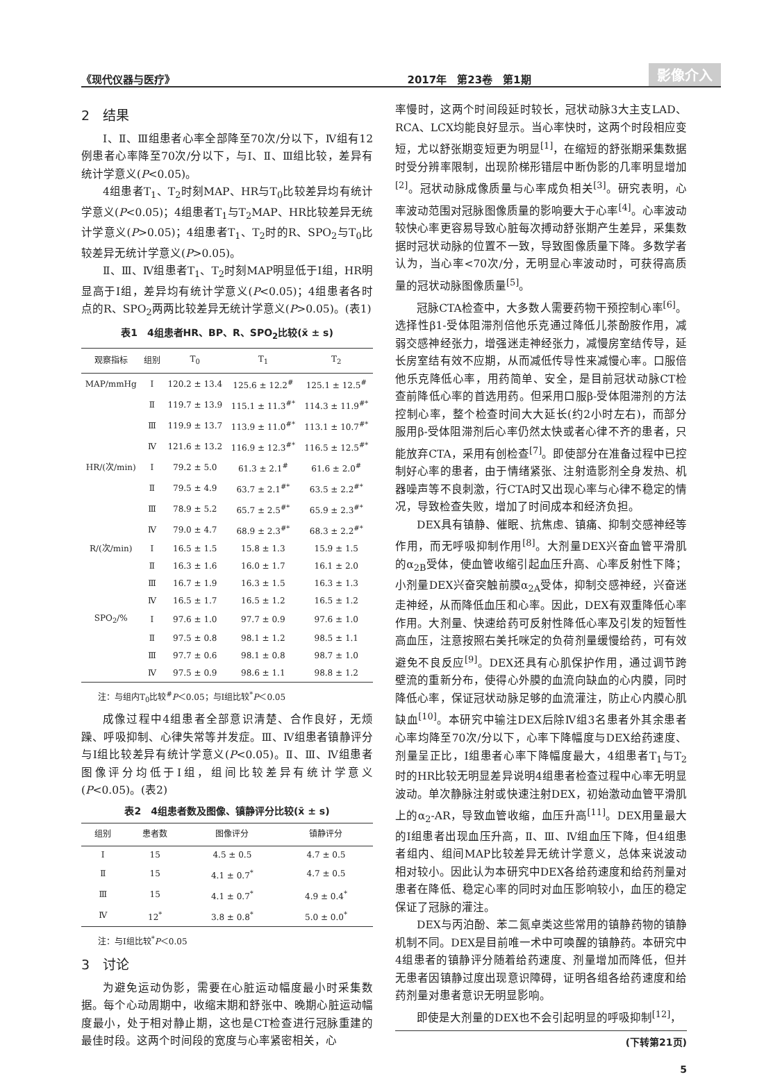《现代仪器与医疗》 2017年　第23卷　第1期 影像介入
2　结果
Ⅰ、Ⅱ、Ⅲ组患者心率全部降至70次/分以下，Ⅳ组有12例患者心率降至70次/分以下，与Ⅰ、Ⅱ、Ⅲ组比较，差异有统计学意义(P<0.05)。
4组患者T<sub>1</sub>、T<sub>2</sub>时刻MAP、HR与T<sub>0</sub>比较差异均有统计学意义(P<0.05)；4组患者T<sub>1</sub>与T<sub>2</sub>MAP、HR比较差异无统计学意义(P>0.05)；4组患者T<sub>1</sub>、T<sub>2</sub>时的R、SPO<sub>2</sub>与T<sub>0</sub>比较差异无统计学意义(P>0.05)。
Ⅱ、Ⅲ、Ⅳ组患者T<sub>1</sub>、T<sub>2</sub>时刻MAP明显低于Ⅰ组，HR明显高于Ⅰ组，差异均有统计学意义(P<0.05)；4组患者各时点的R、SPO<sub>2</sub>两两比较差异无统计学意义(P>0.05)。(表1)
表1　4组患者HR、BP、R、SPO<sub>2</sub>比较(x̄ ± s)
| 观察指标 | 组别 | T<sub>0</sub> | T<sub>1</sub> | T<sub>2</sub> |
| --- | --- | --- | --- | --- |
| MAP/mmHg | Ⅰ | 120.2 ± 13.4 | 125.6 ± 12.2<sup>#</sup> | 125.1 ± 12.5<sup>#</sup> |
| | Ⅱ | 119.7 ± 13.9 | 115.1 ± 11.3<sup>#*</sup> | 114.3 ± 11.9<sup>#*</sup> |
| | Ⅲ | 119.9 ± 13.7 | 113.9 ± 11.0<sup>#*</sup> | 113.1 ± 10.7<sup>#*</sup> |
| | Ⅳ | 121.6 ± 13.2 | 116.9 ± 12.3<sup>#*</sup> | 116.5 ± 12.5<sup>#*</sup> |
| HR/(次/min) | Ⅰ | 79.2 ± 5.0 | 61.3 ± 2.1<sup>#</sup> | 61.6 ± 2.0<sup>#</sup> |
| | Ⅱ | 79.5 ± 4.9 | 63.7 ± 2.1<sup>#*</sup> | 63.5 ± 2.2<sup>#*</sup> |
| | Ⅲ | 78.9 ± 5.2 | 65.7 ± 2.5<sup>#*</sup> | 65.9 ± 2.3<sup>#*</sup> |
| | Ⅳ | 79.0 ± 4.7 | 68.9 ± 2.3<sup>#*</sup> | 68.3 ± 2.2<sup>#*</sup> |
| R/(次/min) | Ⅰ | 16.5 ± 1.5 | 15.8 ± 1.3 | 15.9 ± 1.5 |
| | Ⅱ | 16.3 ± 1.6 | 16.0 ± 1.7 | 16.1 ± 2.0 |
| | Ⅲ | 16.7 ± 1.9 | 16.3 ± 1.5 | 16.3 ± 1.3 |
| | Ⅳ | 16.5 ± 1.7 | 16.5 ± 1.2 | 16.5 ± 1.2 |
| SPO<sub>2</sub>/% | Ⅰ | 97.6 ± 1.0 | 97.7 ± 0.9 | 97.6 ± 1.0 |
| | Ⅱ | 97.5 ± 0.8 | 98.1 ± 1.2 | 98.5 ± 1.1 |
| | Ⅲ | 97.7 ± 0.6 | 98.1 ± 0.8 | 98.7 ± 1.0 |
| | Ⅳ | 97.5 ± 0.9 | 98.6 ± 1.1 | 98.8 ± 1.2 |
注：与组内T<sub>0</sub>比较<sup>#</sup>P＜0.05；与Ⅰ组比较<sup>*</sup>P＜0.05
成像过程中4组患者全部意识清楚、合作良好，无烦躁、呼吸抑制、心律失常等并发症。Ⅲ、Ⅳ组患者镇静评分与Ⅰ组比较差异有统计学意义(P<0.05)。Ⅱ、Ⅲ、Ⅳ组患者图像评分均低于Ⅰ组，组间比较差异有统计学意义(P<0.05)。(表2)
表2　4组患者数及图像、镇静评分比较(x̄ ± s)
| 组别 | 患者数 | 图像评分 | 镇静评分 |
| --- | --- | --- | --- |
| Ⅰ | 15 | 4.5 ± 0.5 | 4.7 ± 0.5 |
| Ⅱ | 15 | 4.1 ± 0.7<sup>*</sup> | 4.7 ± 0.5 |
| Ⅲ | 15 | 4.1 ± 0.7<sup>*</sup> | 4.9 ± 0.4<sup>*</sup> |
| Ⅳ | 12<sup>*</sup> | 3.8 ± 0.8<sup>*</sup> | 5.0 ± 0.0<sup>*</sup> |
注：与Ⅰ组比较<sup>*</sup>P＜0.05
3　讨论
为避免运动伪影，需要在心脏运动幅度最小时采集数据。每个心动周期中，收缩末期和舒张中、晚期心脏运动幅度最小，处于相对静止期，这也是CT检查进行冠脉重建的最佳时段。这两个时间段的宽度与心率紧密相关，心
率慢时，这两个时间段延时较长，冠状动脉3大主支LAD、RCA、LCX均能良好显示。当心率快时，这两个时段相应变短，尤以舒张期变短更为明显<sup>[1]</sup>，在缩短的舒张期采集数据时受分辨率限制，出现阶梯形错层中断伪影的几率明显增加<sup>[2]</sup>。冠状动脉成像质量与心率成负相关<sup>[3]</sup>。研究表明，心率波动范围对冠脉图像质量的影响要大于心率<sup>[4]</sup>。心率波动较快心率更容易导致心脏每次搏动舒张期产生差异，采集数据时冠状动脉的位置不一致，导致图像质量下降。多数学者认为，当心率<70次/分，无明显心率波动时，可获得高质量的冠状动脉图像质量<sup>[5]</sup>。
冠脉CTA检查中，大多数人需要药物干预控制心率<sup>[6]</sup>。选择性β1-受体阻滞剂倍他乐克通过降低儿茶酚胺作用，减弱交感神经张力，增强迷走神经张力，减慢房室结传导，延长房室结有效不应期，从而减低传导性来减慢心率。口服倍他乐克降低心率，用药简单、安全，是目前冠状动脉CT检查前降低心率的首选用药。但采用口服β-受体阻滞剂的方法控制心率，整个检查时间大大延长(约2小时左右)，而部分服用β-受体阻滞剂后心率仍然太快或者心律不齐的患者，只能放弃CTA，采用有创检查<sup>[7]</sup>。即使部分在准备过程中已控制好心率的患者，由于情绪紧张、注射造影剂全身发热、机器噪声等不良刺激，行CTA时又出现心率与心律不稳定的情况，导致检查失败，增加了时间成本和经济负担。
DEX具有镇静、催眠、抗焦虑、镇痛、抑制交感神经等作用，而无呼吸抑制作用<sup>[8]</sup>。大剂量DEX兴奋血管平滑肌的α<sub>2B</sub>受体，使血管收缩引起血压升高、心率反射性下降；小剂量DEX兴奋突触前膜α<sub>2A</sub>受体，抑制交感神经，兴奋迷走神经，从而降低血压和心率。因此，DEX有双重降低心率作用。大剂量、快速给药可反射性降低心率及引发的短暂性高血压，注意按照右美托咪定的负荷剂量缓慢给药，可有效避免不良反应<sup>[9]</sup>。DEX还具有心肌保护作用，通过调节跨壁流的重新分布，使得心外膜的血流向缺血的心内膜，同时降低心率，保证冠状动脉足够的血流灌注，防止心内膜心肌缺血<sup>[10]</sup>。本研究中输注DEX后除Ⅳ组3名患者外其余患者心率均降至70次/分以下，心率下降幅度与DEX给药速度、剂量呈正比，Ⅰ组患者心率下降幅度最大，4组患者T<sub>1</sub>与T<sub>2</sub>时的HR比较无明显差异说明4组患者检查过程中心率无明显波动。单次静脉注射或快速注射DEX，初始激动血管平滑肌上的α<sub>2</sub>-AR，导致血管收缩，血压升高<sup>[11]</sup>。DEX用量最大的Ⅰ组患者出现血压升高，Ⅱ、Ⅲ、Ⅳ组血压下降，但4组患者组内、组间MAP比较差异无统计学意义，总体来说波动相对较小。因此认为本研究中DEX各给药速度和给药剂量对患者在降低、稳定心率的同时对血压影响较小，血压的稳定保证了冠脉的灌注。
DEX与丙泊酚、苯二氮卓类这些常用的镇静药物的镇静机制不同。DEX是目前唯一术中可唤醒的镇静药。本研究中4组患者的镇静评分随着给药速度、剂量增加而降低，但并无患者因镇静过度出现意识障碍，证明各组各给药速度和给药剂量对患者意识无明显影响。
即使是大剂量的DEX也不会引起明显的呼吸抑制<sup>[12]</sup>，
(下转第21页)
5